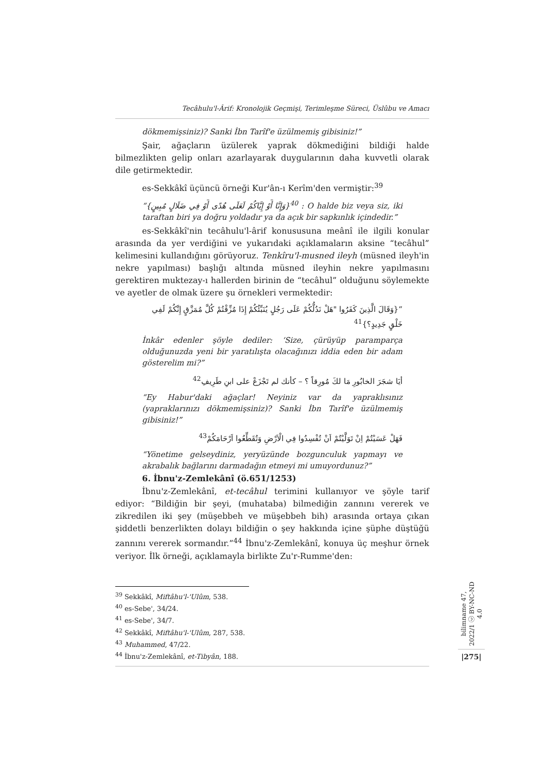Tecâhulu'l-Ârif: Kronolojik Geçmişi, Terimleşme Süreci, Üslûbu ve Amacı
dökmemişsiniz)? Sanki İbn Tarîf'e üzülmemiş gibisiniz!”
Şair, ağaçların üzülerek yaprak dökmediğini bildiği halde bilmezlikten gelip onları azarlayarak duygularının daha kuvvetli olarak dile getirmektedir.
es-Sekkâkî üçüncü örneği Kur'ân-ı Kerîm'den vermiştir:<sup>39</sup>
“{وَإِنَّا أَوْ إِيَّاكُمْ لَعَلَى هُدًى أَوْ فِي ضَلَالٍ مُبِينٍ}<sup>40</sup> : O halde biz veya siz, iki taraftan biri ya doğru yoldadır ya da açık bir sapkınlık içindedir.”
es-Sekkâkî'nin tecâhulu'l-ârif konususuna meânî ile ilgili konular arasında da yer verdiğini ve yukarıdaki açıklamaların aksine “tecâhul” kelimesini kullandığını görüyoruz. Tenkîru'l-musned ileyh (müsned ileyh'in nekre yapılması) başlığı altında müsned ileyhin nekre yapılmasını gerektiren muktezay-ı hallerden birinin de “tecâhul” olduğunu söylemekte ve ayetler de olmak üzere şu örnekleri vermektedir:
“{وَقَالَ الَّذِينَ كَفَرُوا "هَلْ نَدُلُّكُمْ عَلَى رَجُلٍ يُنَبِّئُكُمْ إِذَا مُزِّقْتُمْ كُلَّ مُمَزَّقٍ إِنَّكُمْ لَفِي خَلْقٍ جَدِيدٍ؟}<sup>41</sup>
İnkâr edenler şöyle dediler: ‘Size, çürüyüp paramparça olduğunuzda yeni bir yaratılışta olacağınızı iddia eden bir adam gösterelim mi?”
أيَا شجَرَ الخابُورِ مَا لكَ مُورِقاً ؟ – كأنك لم تَجْزَعْ على ابنِ طَرِيفِ<sup>42</sup>
“Ey Habur'daki ağaçlar! Neyiniz var da yapraklısınız (yapraklarınızı dökmemişsiniz)? Sanki İbn Tarîf'e üzülmemiş gibisiniz!”
فَهَلْ عَسَيْتُمْ اِنْ تَوَلَّيْتُمْ اَنْ تُفْسِدُوا فِي الْاَرْضِ وَتُقَطِّعُوا اَرْحَامَكُمْ<sup>43</sup>
“Yönetime gelseydiniz, yeryüzünde bozgunculuk yapmayı ve akrabalık bağlarını darmadağın etmeyi mi umuyordunuz?”
6. İbnu'z-Zemlekânî (ö.651/1253)
İbnu'z-Zemlekânî, et-tecâhul terimini kullanıyor ve şöyle tarif ediyor: “Bildiğin bir şeyi, (muhataba) bilmediğin zannını vererek ve zikredilen iki şey (müşebbeh ve müşebbeh bih) arasında ortaya çıkan şiddetli benzerlikten dolayı bildiğin o şey hakkında içine şüphe düştüğü zannını vererek sormandır.”<sup>44</sup> İbnu'z-Zemlekânî, konuya üç meşhur örnek veriyor. İlk örneği, açıklamayla birlikte Zu'r-Rumme'den:
<sup>39</sup> Sekkâkî, Miftâhu'l-'Ulûm, 538.
<sup>40</sup> es-Sebe', 34/24.
<sup>41</sup> es-Sebe', 34/7.
<sup>42</sup> Sekkâkî, Miftâhu'l-'Ulûm, 287, 538.
<sup>43</sup> Muhammed, 47/22.
<sup>44</sup> İbnu'z-Zemlekânî, et-Tibyân, 188.
bilimname 47, 2022/1 ⓒ BY-NC-ND 4.0
|275|